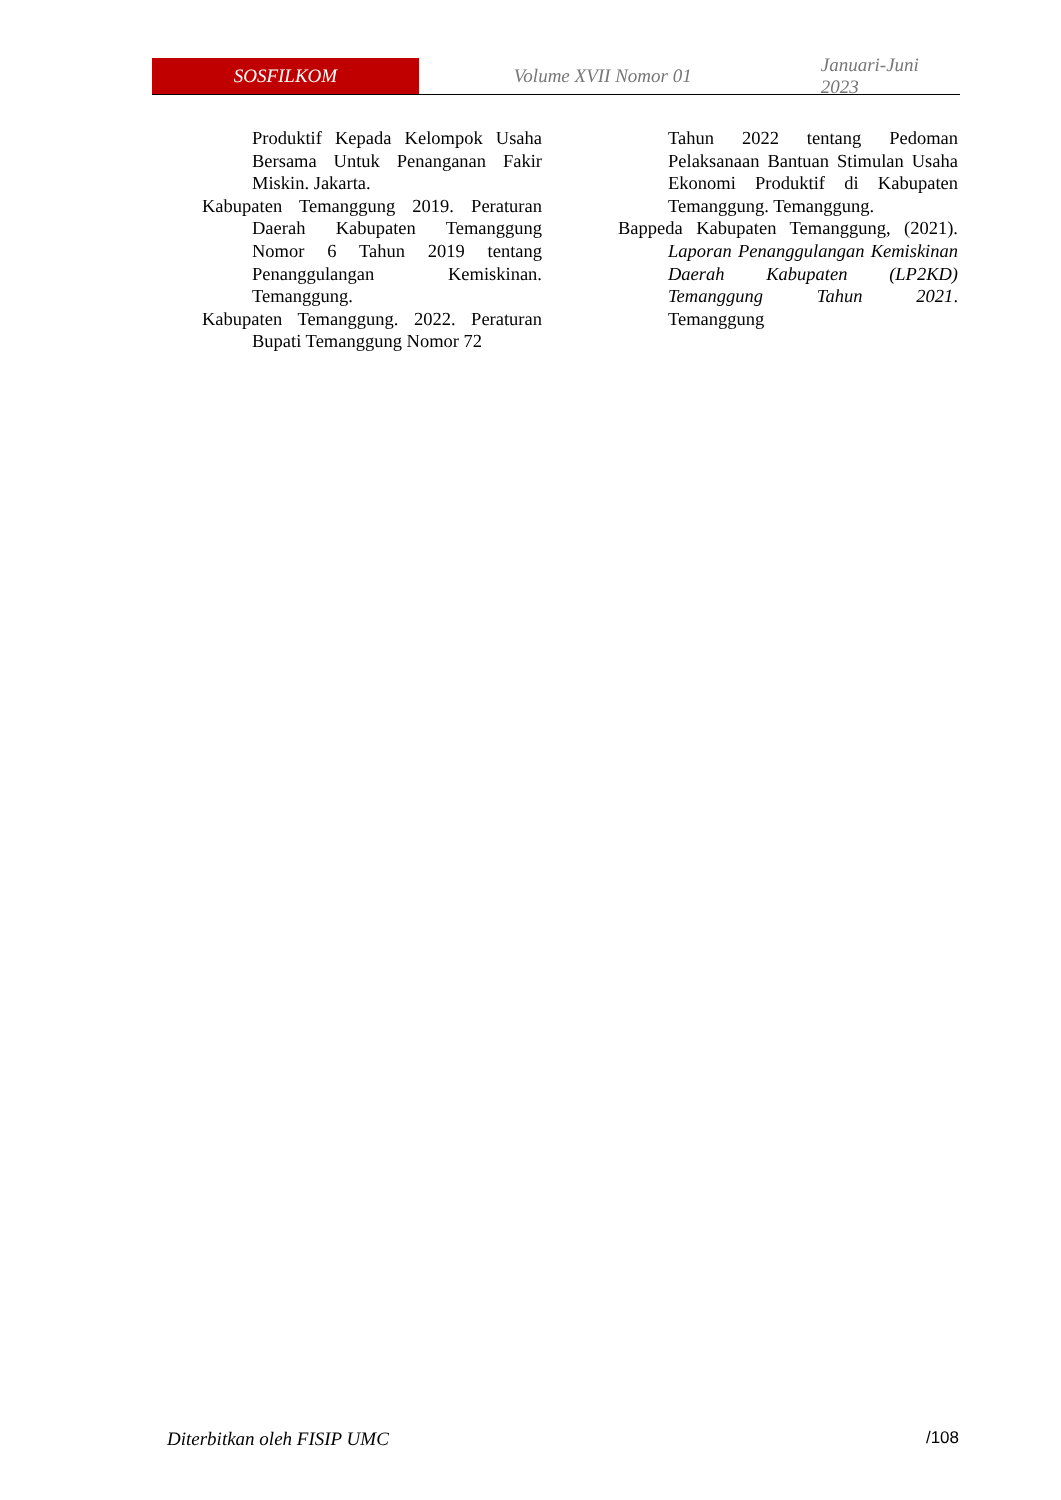SOSFILKOM
Volume XVII Nomor 01 Januari-Juni 2023
Produktif Kepada Kelompok Usaha Bersama Untuk Penanganan Fakir Miskin. Jakarta.
Kabupaten Temanggung 2019. Peraturan Daerah Kabupaten Temanggung Nomor 6 Tahun 2019 tentang Penanggulangan Kemiskinan. Temanggung.
Kabupaten Temanggung. 2022. Peraturan Bupati Temanggung Nomor 72
Tahun 2022 tentang Pedoman Pelaksanaan Bantuan Stimulan Usaha Ekonomi Produktif di Kabupaten Temanggung. Temanggung.
Bappeda Kabupaten Temanggung, (2021). Laporan Penanggulangan Kemiskinan Daerah Kabupaten (LP2KD) Temanggung Tahun 2021. Temanggung
Diterbitkan oleh FISIP UMC /108